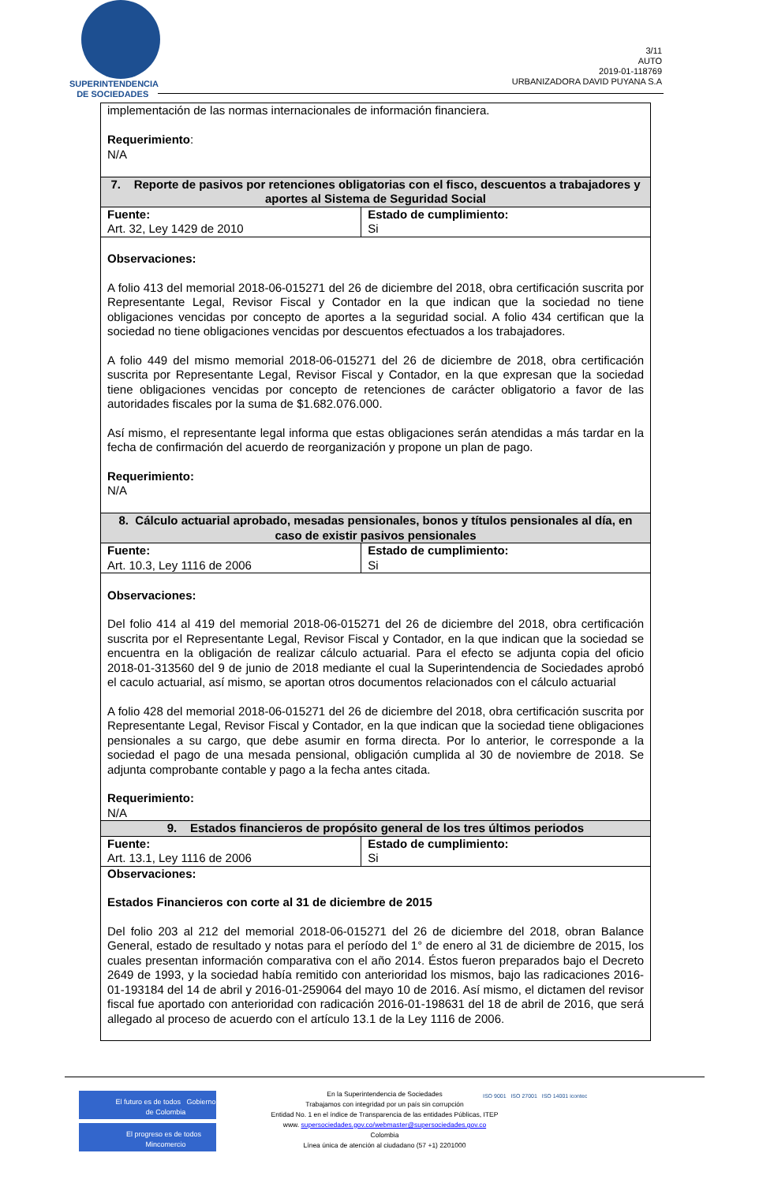SUPERINTENDENCIA
DE SOCIEDADES
3/11
AUTO
2019-01-118769
URBANIZADORA DAVID PUYANA S.A
| implementación de las normas internacionales de información financiera. Requerimiento : N/A | |
| 7. Reporte de pasivos por retenciones obligatorias con el fisco, descuentos a trabajadores y aportes al Sistema de Seguridad Social | |
| Fuente: Art. 32, Ley 1429 de 2010 | Estado de cumplimiento: Si |
| Observaciones: A folio 413 del memorial 2018-06-015271 del 26 de diciembre del 2018, obra certificación suscrita por Representante Legal, Revisor Fiscal y Contador en la que indican que la sociedad no tiene obligaciones vencidas por concepto de aportes a la seguridad social. A folio 434 certifican que la sociedad no tiene obligaciones vencidas por descuentos efectuados a los trabajadores. A folio 449 del mismo memorial 2018-06-015271 del 26 de diciembre de 2018, obra certificación suscrita por Representante Legal, Revisor Fiscal y Contador, en la que expresan que la sociedad tiene obligaciones vencidas por concepto de retenciones de carácter obligatorio a favor de las autoridades fiscales por la suma de $1.682.076.000. Así mismo, el representante legal informa que estas obligaciones serán atendidas a más tardar en la fecha de confirmación del acuerdo de reorganización y propone un plan de pago. Requerimiento: N/A | |
| 8. Cálculo actuarial aprobado, mesadas pensionales, bonos y títulos pensionales al día, en caso de existir pasivos pensionales | |
| Fuente: Art. 10.3, Ley 1116 de 2006 | Estado de cumplimiento: Si |
| Observaciones: Del folio 414 al 419 del memorial 2018-06-015271 del 26 de diciembre del 2018, obra certificación suscrita por el Representante Legal, Revisor Fiscal y Contador, en la que indican que la sociedad se encuentra en la obligación de realizar cálculo actuarial. Para el efecto se adjunta copia del oficio 2018-01-313560 del 9 de junio de 2018 mediante el cual la Superintendencia de Sociedades aprobó el caculo actuarial, así mismo, se aportan otros documentos relacionados con el cálculo actuarial A folio 428 del memorial 2018-06-015271 del 26 de diciembre del 2018, obra certificación suscrita por Representante Legal, Revisor Fiscal y Contador, en la que indican que la sociedad tiene obligaciones pensionales a su cargo, que debe asumir en forma directa. Por lo anterior, le corresponde a la sociedad el pago de una mesada pensional, obligación cumplida al 30 de noviembre de 2018. Se adjunta comprobante contable y pago a la fecha antes citada. Requerimiento: N/A | |
| 9. Estados financieros de propósito general de los tres últimos periodos | |
| Fuente: Art. 13.1, Ley 1116 de 2006 | Estado de cumplimiento: Si |
| Observaciones: Estados Financieros con corte al 31 de diciembre de 2015 Del folio 203 al 212 del memorial 2018-06-015271 del 26 de diciembre del 2018, obran Balance General, estado de resultado y notas para el período del 1° de enero al 31 de diciembre de 2015, los cuales presentan información comparativa con el año 2014. Éstos fueron preparados bajo el Decreto 2649 de 1993, y la sociedad había remitido con anterioridad los mismos, bajo las radicaciones 2016-01-193184 del 14 de abril y 2016-01-259064 del mayo 10 de 2016. Así mismo, el dictamen del revisor fiscal fue aportado con anterioridad con radicación 2016-01-198631 del 18 de abril de 2016, que será allegado al proceso de acuerdo con el artículo 13.1 de la Ley 1116 de 2006. | |
El futuro es de todos Gobierno de Colombia
El progreso es de todos Mincomercio
En la Superintendencia de Sociedades
Trabajamos con integridad por un país sin corrupción
Entidad No. 1 en el índice de Transparencia de las entidades Públicas, ITEP
www. supersociedades.gov.co/webmaster@supersociedades.gov.co
Colombia
Línea única de atención al ciudadano (57 +1) 2201000
ISO 9001 ISO 27001 ISO 14001 icontec